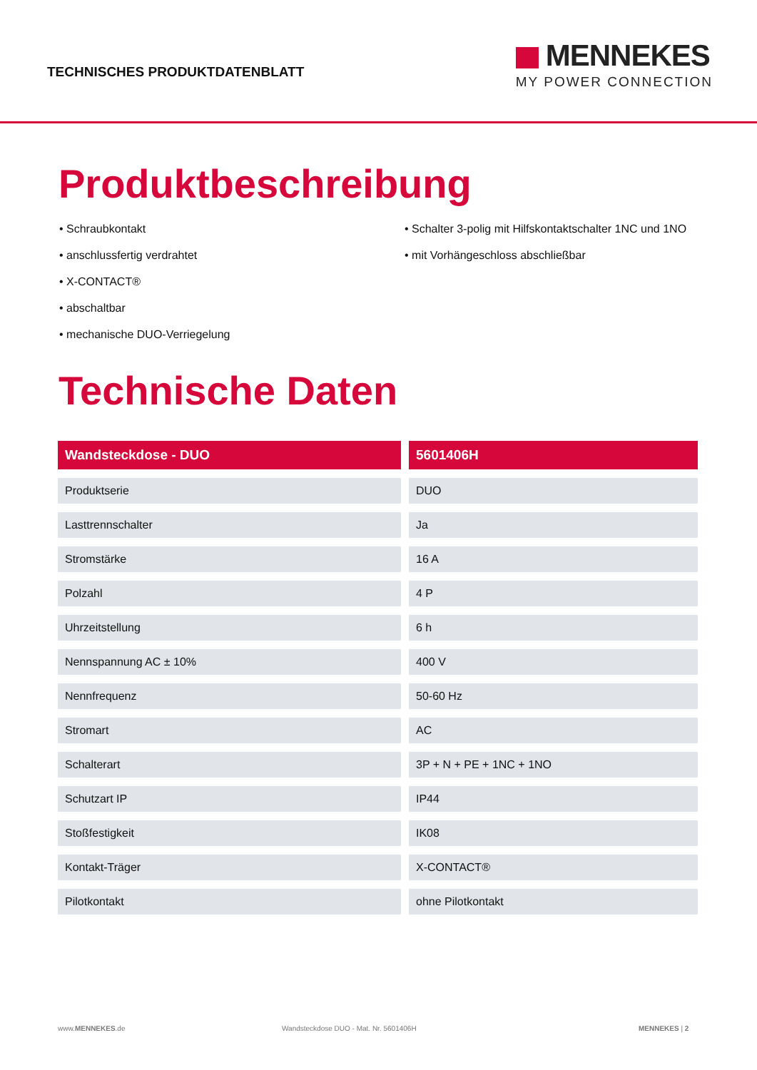TECHNISCHES PRODUKTDATENBLATT
MENNEKES
MY POWER CONNECTION
Produktbeschreibung
• Schraubkontakt
• anschlussfertig verdrahtet
• X-CONTACT®
• abschaltbar
• mechanische DUO-Verriegelung
• Schalter 3-polig mit Hilfskontaktschalter 1NC und 1NO
• mit Vorhängeschloss abschließbar
Technische Daten
| Wandsteckdose - DUO | 5601406H |
| --- | --- |
| Produktserie | DUO |
| Lasttrennschalter | Ja |
| Stromstärke | 16 A |
| Polzahl | 4 P |
| Uhrzeitstellung | 6 h |
| Nennspannung AC ± 10% | 400 V |
| Nennfrequenz | 50-60 Hz |
| Stromart | AC |
| Schalterart | 3P + N + PE + 1NC + 1NO |
| Schutzart IP | IP44 |
| Stoßfestigkeit | IK08 |
| Kontakt-Träger | X-CONTACT® |
| Pilotkontakt | ohne Pilotkontakt |
www.MENNEKES.de Wandsteckdose DUO - Mat. Nr. 5601406H MENNEKES | 2